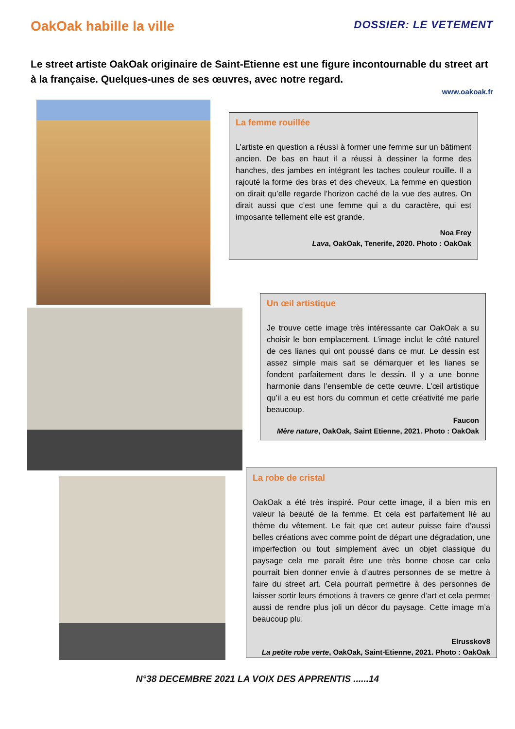OakOak habille la ville
DOSSIER: LE VETEMENT
Le street artiste OakOak originaire de Saint-Etienne est une figure incontournable du street art à la française. Quelques-unes de ses œuvres, avec notre regard.
www.oakoak.fr
La femme rouillée
L’artiste en question a réussi à former une femme sur un bâtiment ancien. De bas en haut il a réussi à dessiner la forme des hanches, des jambes en intégrant les taches couleur rouille. Il a rajouté la forme des bras et des cheveux. La femme en question on dirait qu’elle regarde l’horizon caché de la vue des autres. On dirait aussi que c’est une femme qui a du caractère, qui est imposante tellement elle est grande.
Noa Frey
Lava, OakOak, Tenerife, 2020. Photo : OakOak
Un œil artistique
Je trouve cette image très intéressante car OakOak a su choisir le bon emplacement. L’image inclut le côté naturel de ces lianes qui ont poussé dans ce mur. Le dessin est assez simple mais sait se démarquer et les lianes se fondent parfaitement dans le dessin. Il y a une bonne harmonie dans l’ensemble de cette œuvre. L’œil artistique qu’il a eu est hors du commun et cette créativité me parle beaucoup.
Faucon
Mère nature, OakOak, Saint Etienne, 2021. Photo : OakOak
La robe de cristal
OakOak a été très inspiré. Pour cette image, il a bien mis en valeur la beauté de la femme. Et cela est parfaitement lié au thème du vêtement. Le fait que cet auteur puisse faire d’aussi belles créations avec comme point de départ une dégradation, une imperfection ou tout simplement avec un objet classique du paysage cela me paraît être une très bonne chose car cela pourrait bien donner envie à d’autres personnes de se mettre à faire du street art. Cela pourrait permettre à des personnes de laisser sortir leurs émotions à travers ce genre d’art et cela permet aussi de rendre plus joli un décor du paysage. Cette image m’a beaucoup plu.
Elrusskov8
La petite robe verte, OakOak, Saint-Etienne, 2021. Photo : OakOak
N°38 DECEMBRE 2021 LA VOIX DES APPRENTIS ......14